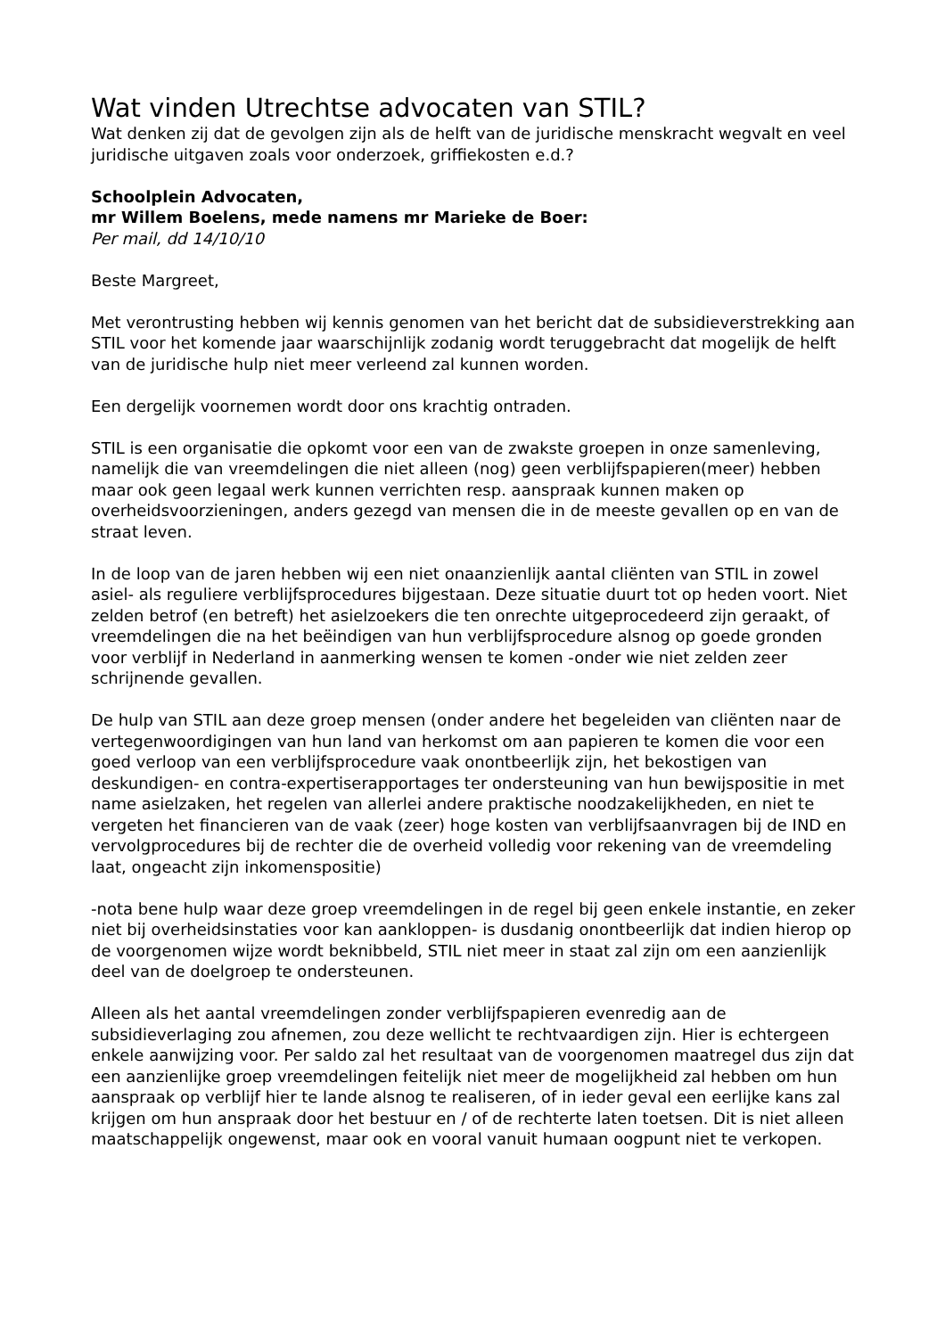Wat vinden Utrechtse advocaten van STIL?
Wat denken zij dat de gevolgen zijn als de helft van de juridische menskracht wegvalt en veel juridische uitgaven zoals voor onderzoek, griffiekosten e.d.?
Schoolplein Advocaten,
mr Willem Boelens, mede namens mr Marieke de Boer:
Per mail, dd 14/10/10
Beste Margreet,
Met verontrusting hebben wij kennis genomen van het bericht dat de subsidieverstrekking aan STIL voor het komende jaar waarschijnlijk zodanig wordt teruggebracht dat mogelijk de helft van de juridische hulp niet meer verleend zal kunnen worden.
Een dergelijk voornemen wordt door ons krachtig ontraden.
STIL is een organisatie die opkomt voor een van de zwakste groepen in onze samenleving, namelijk die van vreemdelingen die niet alleen (nog) geen verblijfspapieren(meer) hebben maar ook geen legaal werk kunnen verrichten resp. aanspraak kunnen maken op overheidsvoorzieningen, anders gezegd van mensen die in de meeste gevallen op en van de straat leven.
In de loop van de jaren hebben wij een niet onaanzienlijk aantal cliënten van STIL in zowel asiel- als reguliere verblijfsprocedures bijgestaan. Deze situatie duurt tot op heden voort. Niet zelden betrof (en betreft) het asielzoekers die ten onrechte uitgeprocedeerd zijn geraakt, of vreemdelingen die na het beëindigen van hun verblijfsprocedure alsnog op goede gronden voor verblijf in Nederland in aanmerking wensen te komen -onder wie niet zelden zeer schrijnende gevallen.
De hulp van STIL aan deze groep mensen (onder andere het begeleiden van cliënten naar de vertegenwoordigingen van hun land van herkomst om aan papieren te komen die voor een goed verloop van een verblijfsprocedure vaak onontbeerlijk zijn, het bekostigen van deskundigen- en contra-expertiserapportages ter ondersteuning van hun bewijspositie in met name asielzaken, het regelen van allerlei andere praktische noodzakelijkheden, en niet te vergeten het financieren van de vaak (zeer) hoge kosten van verblijfsaanvragen bij de IND en vervolgprocedures bij de rechter die de overheid volledig voor rekening van de vreemdeling laat, ongeacht zijn inkomenspositie)
-nota bene hulp waar deze groep vreemdelingen in de regel bij geen enkele instantie, en zeker niet bij overheidsinstaties voor kan aankloppen- is dusdanig onontbeerlijk dat indien hierop op de voorgenomen wijze wordt beknibbeld, STIL niet meer in staat zal zijn om een aanzienlijk deel van de doelgroep te ondersteunen.
Alleen als het aantal vreemdelingen zonder verblijfspapieren evenredig aan de subsidieverlaging zou afnemen, zou deze wellicht te rechtvaardigen zijn. Hier is echtergeen enkele aanwijzing voor. Per saldo zal het resultaat van de voorgenomen maatregel dus zijn dat een aanzienlijke groep vreemdelingen feitelijk niet meer de mogelijkheid zal hebben om hun aanspraak op verblijf hier te lande alsnog te realiseren, of in ieder geval een eerlijke kans zal krijgen om hun anspraak door het bestuur en / of de rechterte laten toetsen. Dit is niet alleen maatschappelijk ongewenst, maar ook en vooral vanuit humaan oogpunt niet te verkopen.